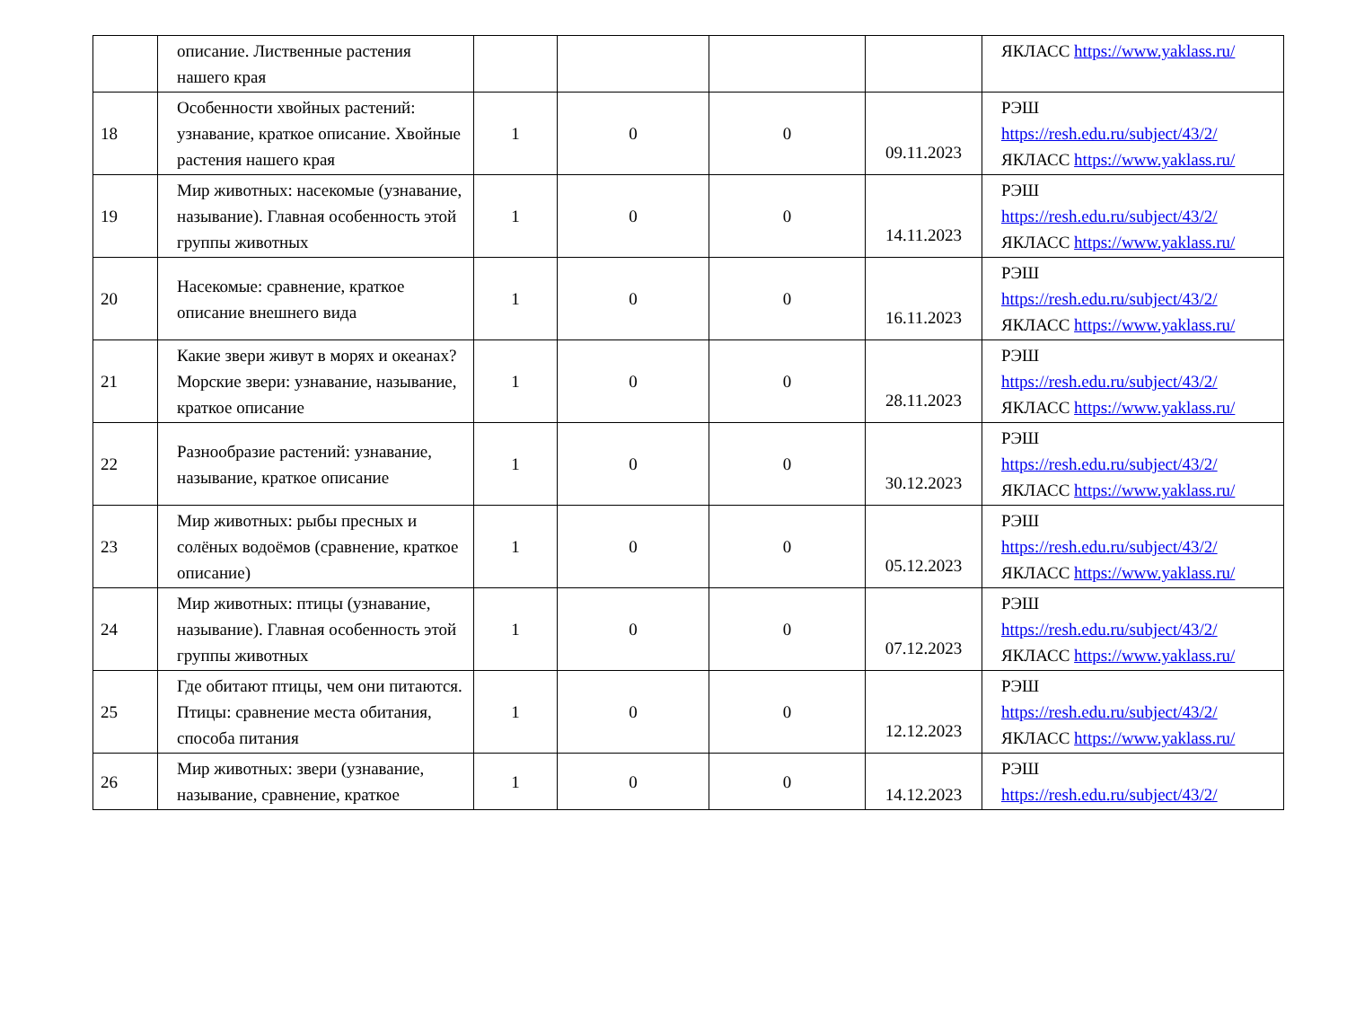| | описание. Лиственные растения нашего края | | | | | ЯКЛАСС https://www.yaklass.ru/ |
| 18 | Особенности хвойных растений: узнавание, краткое описание. Хвойные растения нашего края | 1 | 0 | 0 | 09.11.2023 | РЭШ https://resh.edu.ru/subject/43/2/ ЯКЛАСС https://www.yaklass.ru/ |
| 19 | Мир животных: насекомые (узнавание, называние). Главная особенность этой группы животных | 1 | 0 | 0 | 14.11.2023 | РЭШ https://resh.edu.ru/subject/43/2/ ЯКЛАСС https://www.yaklass.ru/ |
| 20 | Насекомые: сравнение, краткое описание внешнего вида | 1 | 0 | 0 | 16.11.2023 | РЭШ https://resh.edu.ru/subject/43/2/ ЯКЛАСС https://www.yaklass.ru/ |
| 21 | Какие звери живут в морях и океанах? Морские звери: узнавание, называние, краткое описание | 1 | 0 | 0 | 28.11.2023 | РЭШ https://resh.edu.ru/subject/43/2/ ЯКЛАСС https://www.yaklass.ru/ |
| 22 | Разнообразие растений: узнавание, называние, краткое описание | 1 | 0 | 0 | 30.12.2023 | РЭШ https://resh.edu.ru/subject/43/2/ ЯКЛАСС https://www.yaklass.ru/ |
| 23 | Мир животных: рыбы пресных и солёных водоёмов (сравнение, краткое описание) | 1 | 0 | 0 | 05.12.2023 | РЭШ https://resh.edu.ru/subject/43/2/ ЯКЛАСС https://www.yaklass.ru/ |
| 24 | Мир животных: птицы (узнавание, называние). Главная особенность этой группы животных | 1 | 0 | 0 | 07.12.2023 | РЭШ https://resh.edu.ru/subject/43/2/ ЯКЛАСС https://www.yaklass.ru/ |
| 25 | Где обитают птицы, чем они питаются. Птицы: сравнение места обитания, способа питания | 1 | 0 | 0 | 12.12.2023 | РЭШ https://resh.edu.ru/subject/43/2/ ЯКЛАСС https://www.yaklass.ru/ |
| 26 | Мир животных: звери (узнавание, называние, сравнение, краткое | 1 | 0 | 0 | 14.12.2023 | РЭШ https://resh.edu.ru/subject/43/2/ |